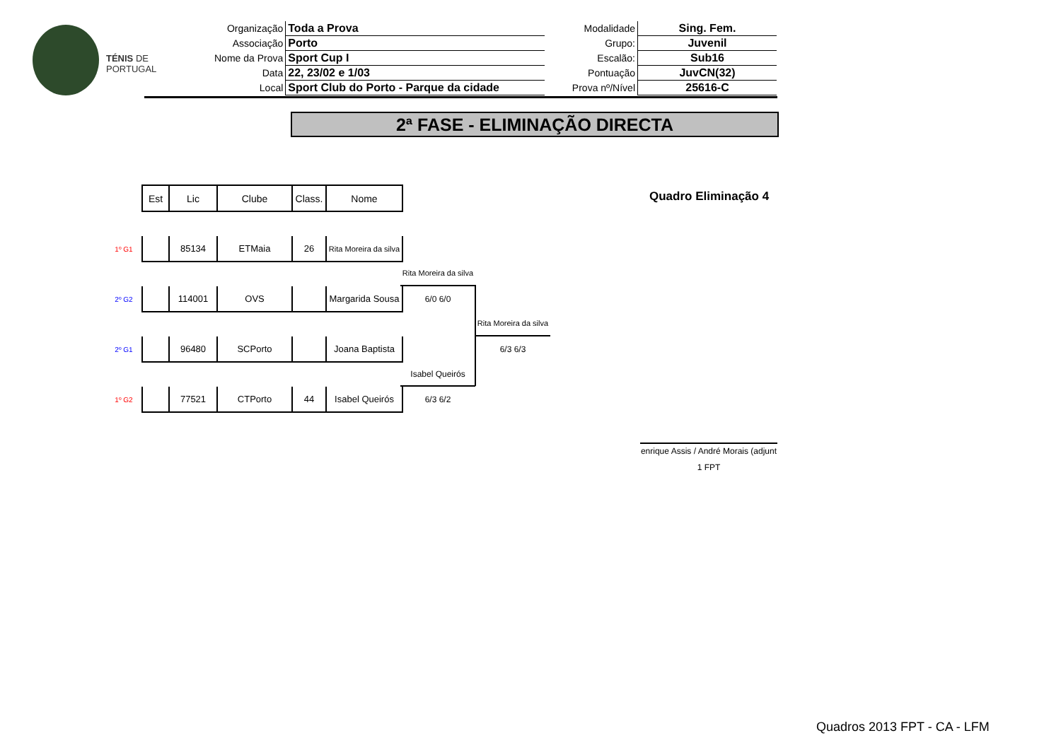TÉNIS DE
PORTUGAL
| Organização | Toda a Prova |
| Associação | Porto |
| Nome da Prova | Sport Cup I |
| Data | 22, 23/02 e 1/03 |
| Local | Sport Club do Porto - Parque da cidade |
| Modalidade | Sing. Fem. |
| Grupo: | Juvenil |
| Escalão: | Sub16 |
| Pontuação | JuvCN(32) |
| Prova nº/Nível | 25616-C |
2ª FASE - ELIMINAÇÃO DIRECTA
Quadro Eliminação 4
| | Est | Lic | Clube | Class. | Nome |
| 1º G1 | | 85134 | ETMaia | 26 | Rita Moreira da silva |
| 2º G2 | | 114001 | OVS | | Margarida Sousa |
| 2º G1 | | 96480 | SCPorto | | Joana Baptista |
| 1º G2 | | 77521 | CTPorto | 44 | Isabel Queirós |
Rita Moreira da silva
6/0 6/0
Isabel Queirós
6/3 6/2
Rita Moreira da silva
6/3 6/3
enrique Assis / André Morais (adjunt
1 FPT
Quadros 2013 FPT - CA - LFM